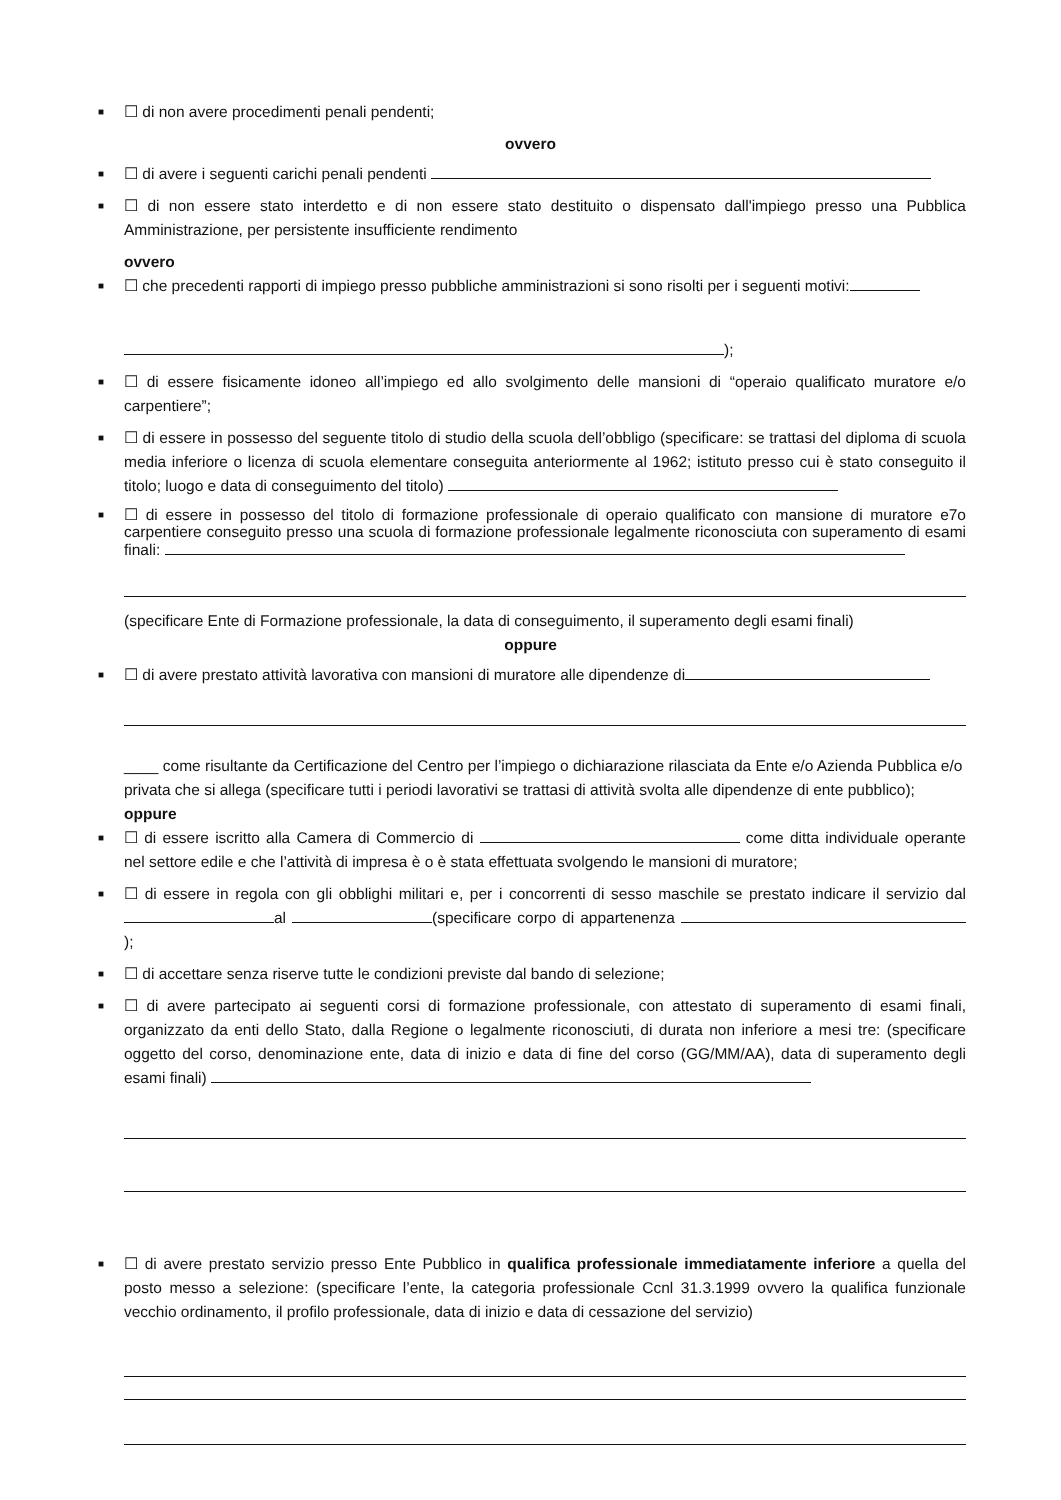■ ☐ di non avere procedimenti penali pendenti;
ovvero
■ ☐ di avere i seguenti carichi penali pendenti
■ ☐ di non essere stato interdetto e di non essere stato destituito o dispensato dall'impiego presso una Pubblica Amministrazione, per persistente insufficiente rendimento
ovvero
■ ☐ che precedenti rapporti di impiego presso pubbliche amministrazioni si sono risolti per i seguenti motivi:
);
■ ☐ di essere fisicamente idoneo all’impiego ed allo svolgimento delle mansioni di “operaio qualificato muratore e/o carpentiere”;
■ ☐ di essere in possesso del seguente titolo di studio della scuola dell’obbligo (specificare: se trattasi del diploma di scuola media inferiore o licenza di scuola elementare conseguita anteriormente al 1962; istituto presso cui è stato conseguito il titolo; luogo e data di conseguimento del titolo)
■ ☐ di essere in possesso del titolo di formazione professionale di operaio qualificato con mansione di muratore e7o carpentiere conseguito presso una scuola di formazione professionale legalmente riconosciuta con superamento di esami finali:
(specificare Ente di Formazione professionale, la data di conseguimento, il superamento degli esami finali)
oppure
■ ☐ di avere prestato attività lavorativa con mansioni di muratore alle dipendenze di
____ come risultante da Certificazione del Centro per l’impiego o dichiarazione rilasciata da Ente e/o Azienda Pubblica e/o privata che si allega (specificare tutti i periodi lavorativi se trattasi di attività svolta alle dipendenze di ente pubblico);
oppure
■ ☐ di essere iscritto alla Camera di Commercio di come ditta individuale operante nel settore edile e che l’attività di impresa è o è stata effettuata svolgendo le mansioni di muratore;
■ ☐ di essere in regola con gli obblighi militari e, per i concorrenti di sesso maschile se prestato indicare il servizio dal al (specificare corpo di appartenenza );
■ ☐ di accettare senza riserve tutte le condizioni previste dal bando di selezione;
■ ☐ di avere partecipato ai seguenti corsi di formazione professionale, con attestato di superamento di esami finali, organizzato da enti dello Stato, dalla Regione o legalmente riconosciuti, di durata non inferiore a mesi tre: (specificare oggetto del corso, denominazione ente, data di inizio e data di fine del corso (GG/MM/AA), data di superamento degli esami finali)
■ ☐ di avere prestato servizio presso Ente Pubblico in qualifica professionale immediatamente inferiore a quella del posto messo a selezione: (specificare l’ente, la categoria professionale Ccnl 31.3.1999 ovvero la qualifica funzionale vecchio ordinamento, il profilo professionale, data di inizio e data di cessazione del servizio)